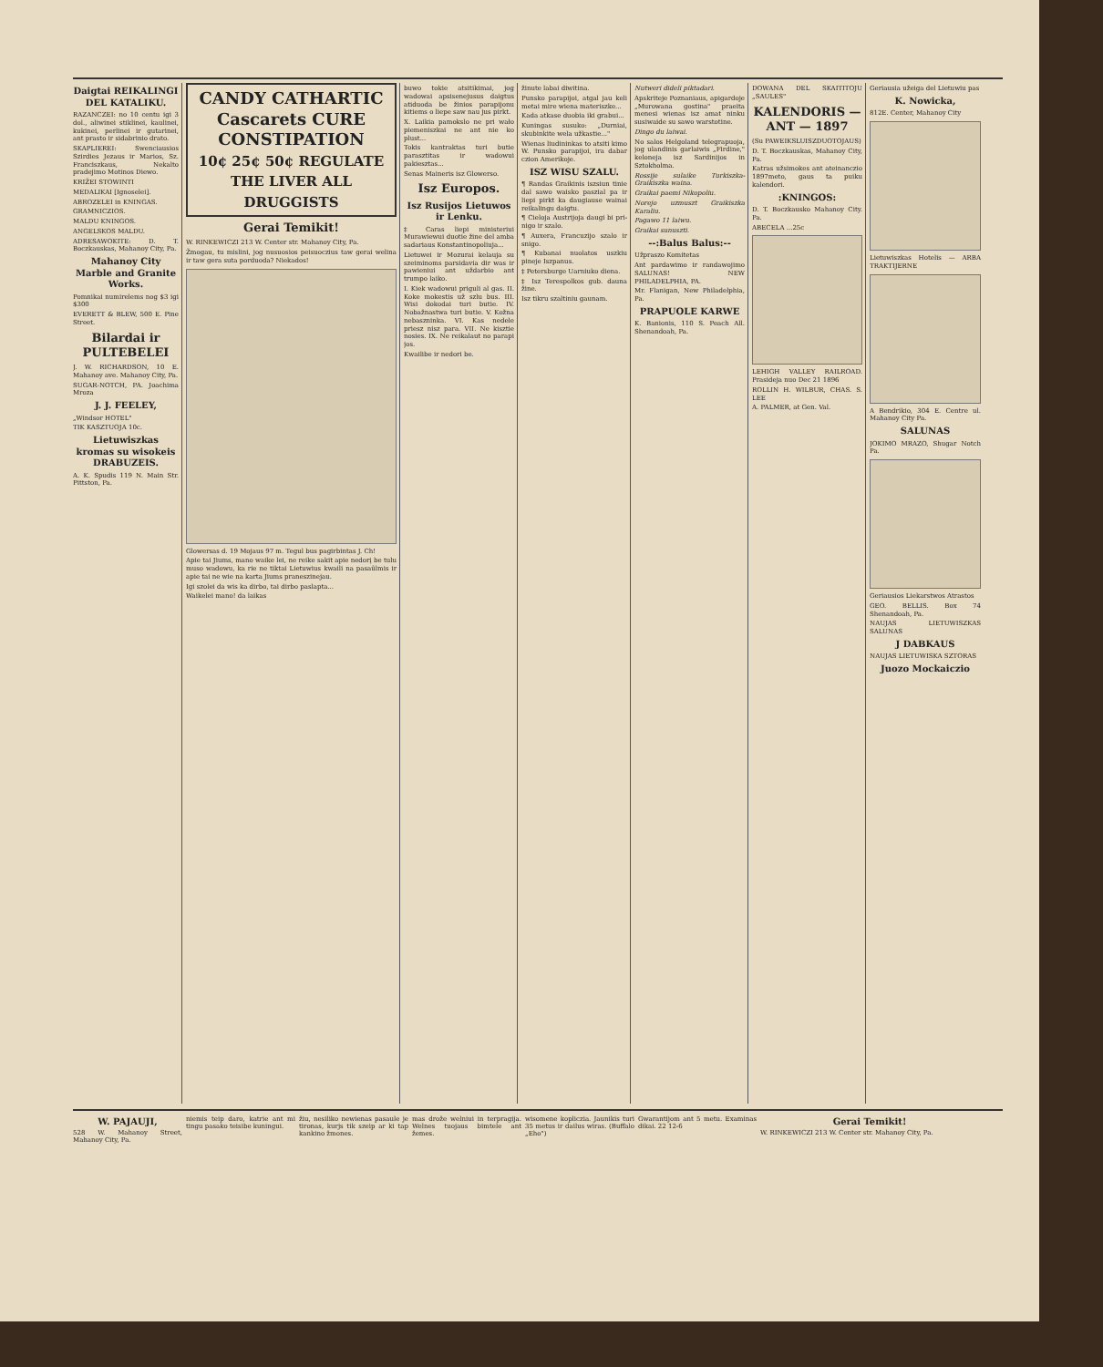Daigtai REIKALINGI DEL KATALIKU.
RAZANCZEI: no 10 centu igi 3 dol., aliwinei stiklinei, kaulinei, kukinei, perlinei ir gutarinei, ant prasto ir sidabrinio drato.
SKAPLIEREI: Swenciausios Szirdies Jezaus ir Marios, Sz. Franciszkaus, Nekalto pradejimo Motinos Diewo.
KRIŽEI STOWINTI
MEDALIKAI [Ignoselei].
ABROZELEI in KNINGAS.
GRAMNICZIOS.
MALDU KNINGOS.
ANGELSKOS MALDU.
ADRESAWOKITE: D. T. Boczkauskas, Mahanoy City, Pa.
Mahanoy City Marble and Granite Works.
Pomnikai numirelems nog $3 igi $300
EVERETT & BLEW, 500 E. Pine Street.
Bilardai ir PULTEBELEI
J. W. RICHARDSON, 10 E. Mahanoy ave. Mahanoy City, Pa.
SUGAR-NOTCH, PA. Joachima Mroza
J. J. FEELEY,
„Windsor HOTEL"
TIK KASZTUOJA 10c.
Lietuwiszkas kromas su wisokeis DRABUZEIS.
A. K. Spudis 119 N. Main Str. Pittston, Pa.
CANDY CATHARTIC Cascarets CURE CONSTIPATION
10¢ 25¢ 50¢ REGULATE THE LIVER ALL DRUGGISTS
Gerai Temikit!
W. RINKEWICZI 213 W. Center str. Mahanoy City, Pa.
Žmogau, tu mislini, jog nusuosios peisuoczius taw gerai welina ir taw gera suta porduoda? Niekados!
Glowersas d. 19 Mojaus 97 m. Tegul bus pagirbintas J. Ch!
Apie tai Jiums, mano waike lei, ne reike sakit apie nedorį be tulu muso wadowu, ka rie ne tiktai Lietuwius kwaili na pasaūlmis ir apie tai ne wie na karta Jiums praneszinejau.
Igi szolei da wis ka dirbo, tai dirbo paslapta...
Waikelei mano! da laikas
buwo tokie atsitikimai, jog wadowai apsisenejusus daigtus atiduoda be žinios parapijonu kitiems o liepe saw nau jus pirkt.
X. Laikia pamokslo ne pri wało piemeniszkai ne ant nie ko plust...
Tokis kantraktas turi butie parasztitas ir wadowui pakiesztas...
Senas Maineris isz Glowerso.
Isz Europos.
Isz Rusijos Lietuwos ir Lenku.
‡ Caras liepi ministeriui Murawiewui duotie žine del amba sadariaus Konstantinopoliuja...
Lietuwei ir Mozurai kelauja su szeiminoms parsidavia dir was ir pawieniui ant uždarbio ant trumpo laiko.
I. Kiek wadowui priguli al gas. II. Koke mokestis už szlu bus. III. Wisi dokodai turi butie. IV. Nobažnastwa turi butie. V. Kožna nebaszninka. VI. Kas nedele priesz nisz para. VII. Ne kisztie nosies. IX. Ne reikalaut no parapi jos.
Kwailibe ir nedori be.
žinute labai diwitina.
Punsko parapijoi, atgal jau keli metai mire wiena materiszke...
Kada atkase duobia iki grabui...
Kuningas susuko: „Durniai, skubinkite wela užkastie..."
Wienas liudininkas to atsiti kimo W. Punsko parapijoi, ira dabar czion Amerikoje.
ISZ WISU SZALU.
¶ Randas Graikinis iszsiun tinie dal sawo waisko paszial pa ir liepi pirkt ka daugiause wainai reikalingu daigtu.
¶ Cieloja Austrijoja daugi bi pri-nigo ir szalo.
¶ Auxera, Francuzijo szalo ir snigo.
¶ Kubanai nuolatos uszkiu pineje Iszpanus.
‡ Petersburge Uarniuko diena.
‡ Isz Terespolkos gub. dauna žine.
Isz tikru szaltiniu gaunam.
Nutweri dideli piktadari.
Apskriteje Poznaniaus, apigardoje „Murowana gostina" praeita menesi wienas isz amat ninku susiwaide su sawo warstotine.
Dingo du laiwai.
No salos Helgoland telegrapuoja, jog ulandinis garlaiwis „Firdine," keloneja isz Sardinijos in Sztokholma.
Rossije sulaike Turkiszka-Graikiszka waina.
Graikai paemi Nikopoliu.
Norejo uzmuszt Graikiszka Karaliu.
Pagawo 11 laiwu.
Graikai sunuszti.
--:Balus Balus:--
Užpraszo Komitetas
Ant pardawimo ir randawojimo SALUNAS! NEW PHILADELPHIA, PA.
Mr. Flanigan, New Philadelphia, Pa.
PRAPUOLE KARWE
K. Banionis, 110 S. Peach All. Shenandoah, Pa.
DOWANA DEL SKAITITOJU „SAULES"
KALENDORIS — ANT — 1897
(Su PAWEIKSLUISZDUOTOJAUS)
D. T. Boczkauskas, Mahanoy City, Pa.
Katras užsimokes ant ateinanczio 1897meto, gaus ta puiku kalendori.
:KNINGOS:
D. T. Boczkausko Mahanoy City. Pa.
ABECELA ...25c
LEHIGH VALLEY RAILROAD. Prasideja nuo Dec 21 1896
ROLLIN H. WILBUR, CHAS. S. LEE
A. PALMER, at Gen. Val.
Geriausia užeiga del Lietuwiu pas
K. Nowicka,
812E. Center, Mahanoy City
Lietuwiszkas Hotelis — ARBA TRAKTIJERNE
A Bendrikio, 304 E. Centre ul. Mahanoy City Pa.
SALUNAS
JOKIMO MRAZO, Shugar Notch Pa.
Geriausios Liekarstwos Atrastos
GEO. BELLIS. Box 74 Shenandoah, Pa.
NAUJAS LIETUWISZKAS SALUNAS
J DABKAUS
NAUJAS LIETUWISKA SZTORAS
Juozo Mockaiczio
W. PAJAUJI,
528 W. Mahanoy Street, Mahanoy City, Pa.
niemis teip daro, katrie ant mi tingu pasako teisibe kuningui.
žiu, nesiliko newienas pasaule je tironas, kurjs tik szeip ar ki tap kankino žmones.
mas drože welniui in terpragija. Welnes tuojaus bimtele ant žemes.
wisomene kopliczia. Jaunikis turi 35 metus ir dailus wiras. (Buffalo „Eho")
Gwarantijom ant 5 metu. Examinas dikai. 22 12-6
Gerai Temikit!
W. RINKEWICZI 213 W. Center str. Mahanoy City, Pa.